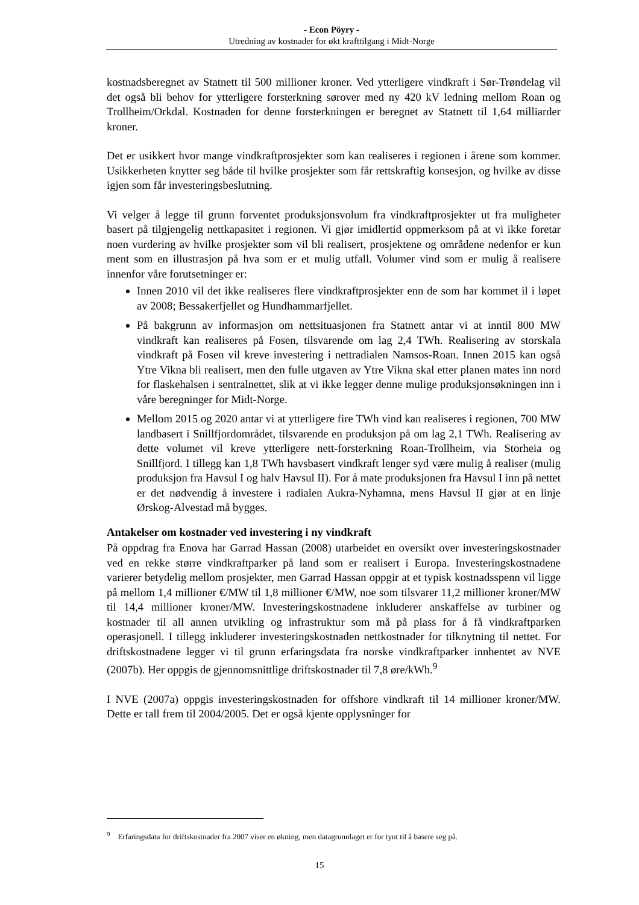- Econ Pöyry -
Utredning av kostnader for økt krafttilgang i Midt-Norge
kostnadsberegnet av Statnett til 500 millioner kroner. Ved ytterligere vindkraft i Sør-Trøndelag vil det også bli behov for ytterligere forsterkning sørover med ny 420 kV ledning mellom Roan og Trollheim/Orkdal. Kostnaden for denne forsterkningen er beregnet av Statnett til 1,64 milliarder kroner.
Det er usikkert hvor mange vindkraftprosjekter som kan realiseres i regionen i årene som kommer. Usikkerheten knytter seg både til hvilke prosjekter som får rettskraftig konsesjon, og hvilke av disse igjen som får investeringsbeslutning.
Vi velger å legge til grunn forventet produksjonsvolum fra vindkraftprosjekter ut fra muligheter basert på tilgjengelig nettkapasitet i regionen. Vi gjør imidlertid oppmerksom på at vi ikke foretar noen vurdering av hvilke prosjekter som vil bli realisert, prosjektene og områdene nedenfor er kun ment som en illustrasjon på hva som er et mulig utfall. Volumer vind som er mulig å realisere innenfor våre forutsetninger er:
Innen 2010 vil det ikke realiseres flere vindkraftprosjekter enn de som har kommet il i løpet av 2008; Bessakerfjellet og Hundhammarfjellet.
På bakgrunn av informasjon om nettsituasjonen fra Statnett antar vi at inntil 800 MW vindkraft kan realiseres på Fosen, tilsvarende om lag 2,4 TWh. Realisering av storskala vindkraft på Fosen vil kreve investering i nettradialen Namsos-Roan. Innen 2015 kan også Ytre Vikna bli realisert, men den fulle utgaven av Ytre Vikna skal etter planen mates inn nord for flaskehalsen i sentralnettet, slik at vi ikke legger denne mulige produksjonsøkningen inn i våre beregninger for Midt-Norge.
Mellom 2015 og 2020 antar vi at ytterligere fire TWh vind kan realiseres i regionen, 700 MW landbasert i Snillfjordområdet, tilsvarende en produksjon på om lag 2,1 TWh. Realisering av dette volumet vil kreve ytterligere nett-forsterkning Roan-Trollheim, via Storheia og Snillfjord. I tillegg kan 1,8 TWh havsbasert vindkraft lenger syd være mulig å realiser (mulig produksjon fra Havsul I og halv Havsul II). For å mate produksjonen fra Havsul I inn på nettet er det nødvendig å investere i radialen Aukra-Nyhamna, mens Havsul II gjør at en linje Ørskog-Alvestad må bygges.
Antakelser om kostnader ved investering i ny vindkraft
På oppdrag fra Enova har Garrad Hassan (2008) utarbeidet en oversikt over investeringskostnader ved en rekke større vindkraftparker på land som er realisert i Europa. Investeringskostnadene varierer betydelig mellom prosjekter, men Garrad Hassan oppgir at et typisk kostnadsspenn vil ligge på mellom 1,4 millioner €/MW til 1,8 millioner €/MW, noe som tilsvarer 11,2 millioner kroner/MW til 14,4 millioner kroner/MW. Investeringskostnadene inkluderer anskaffelse av turbiner og kostnader til all annen utvikling og infrastruktur som må på plass for å få vindkraftparken operasjonell. I tillegg inkluderer investeringskostnaden nettkostnader for tilknytning til nettet. For driftskostnadene legger vi til grunn erfaringsdata fra norske vindkraftparker innhentet av NVE (2007b). Her oppgis de gjennomsnittlige driftskostnader til 7,8 øre/kWh.<sup>9</sup>
I NVE (2007a) oppgis investeringskostnaden for offshore vindkraft til 14 millioner kroner/MW. Dette er tall frem til 2004/2005. Det er også kjente opplysninger for
<sup>9</sup> Erfaringsdata for driftskostnader fra 2007 viser en økning, men datagrunnlaget er for tynt til å basere seg på.
15